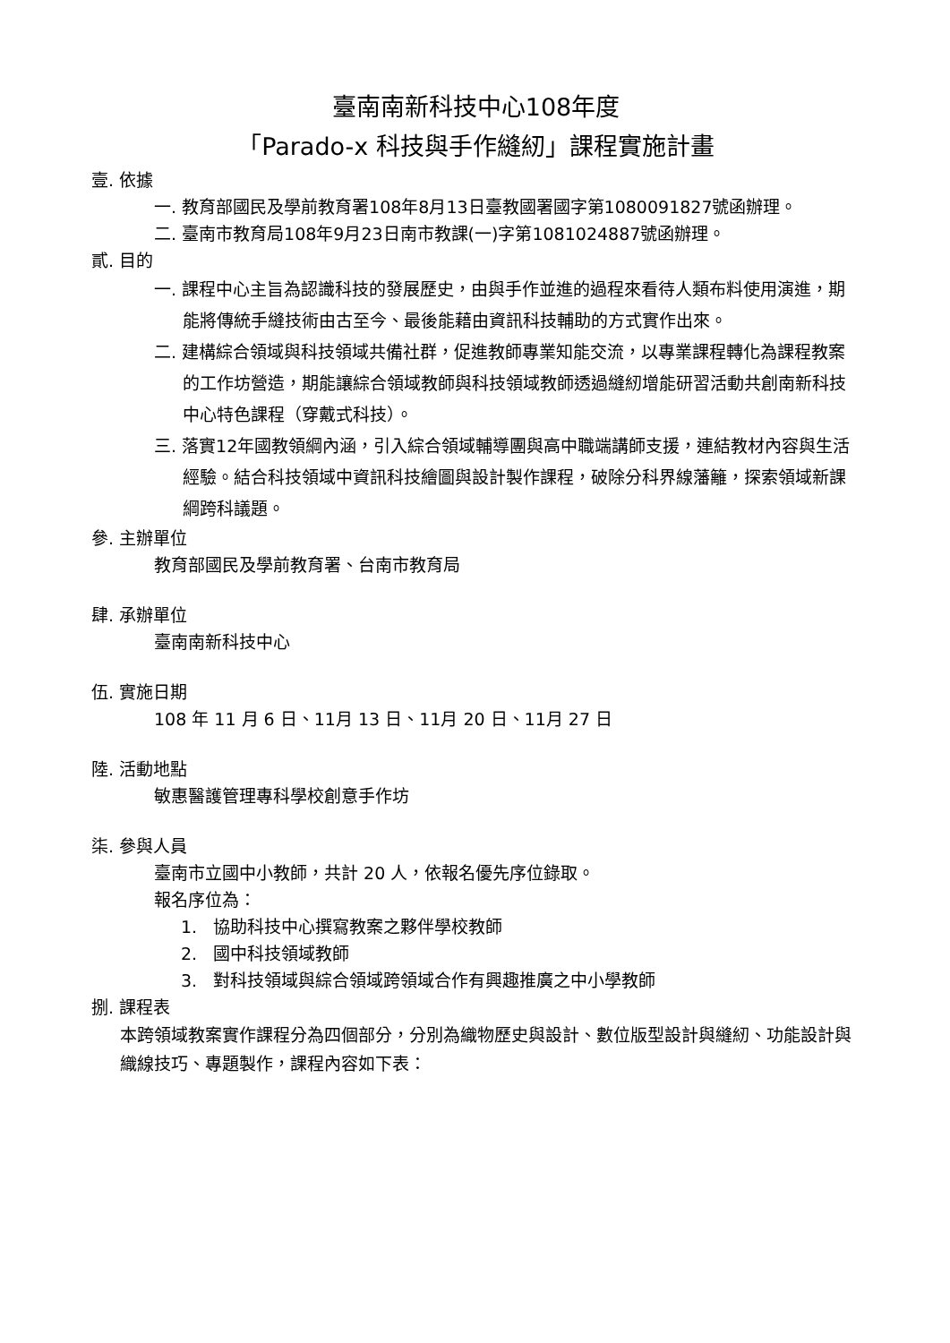臺南南新科技中心108年度
「Parado-x 科技與手作縫紉」課程實施計畫
壹. 依據
一. 教育部國民及學前教育署108年8月13日臺教國署國字第1080091827號函辦理。
二. 臺南市教育局108年9月23日南市教課(一)字第1081024887號函辦理。
貳. 目的
一. 課程中心主旨為認識科技的發展歷史，由與手作並進的過程來看待人類布料使用演進，期能將傳統手縫技術由古至今、最後能藉由資訊科技輔助的方式實作出來。
二. 建構綜合領域與科技領域共備社群，促進教師專業知能交流，以專業課程轉化為課程教案的工作坊營造，期能讓綜合領域教師與科技領域教師透過縫紉增能研習活動共創南新科技中心特色課程（穿戴式科技）。
三. 落實12年國教領綱內涵，引入綜合領域輔導團與高中職端講師支援，連結教材內容與生活經驗。結合科技領域中資訊科技繪圖與設計製作課程，破除分科界線藩籬，探索領域新課綱跨科議題。
參. 主辦單位
教育部國民及學前教育署、台南市教育局
肆. 承辦單位
臺南南新科技中心
伍. 實施日期
108 年 11 月 6 日、11月 13 日、11月 20 日、11月 27 日
陸. 活動地點
敏惠醫護管理專科學校創意手作坊
柒. 參與人員
臺南市立國中小教師，共計 20 人，依報名優先序位錄取。
報名序位為：
1. 協助科技中心撰寫教案之夥伴學校教師
2. 國中科技領域教師
3. 對科技領域與綜合領域跨領域合作有興趣推廣之中小學教師
捌. 課程表
本跨領域教案實作課程分為四個部分，分別為織物歷史與設計、數位版型設計與縫紉、功能設計與織線技巧、專題製作，課程內容如下表：